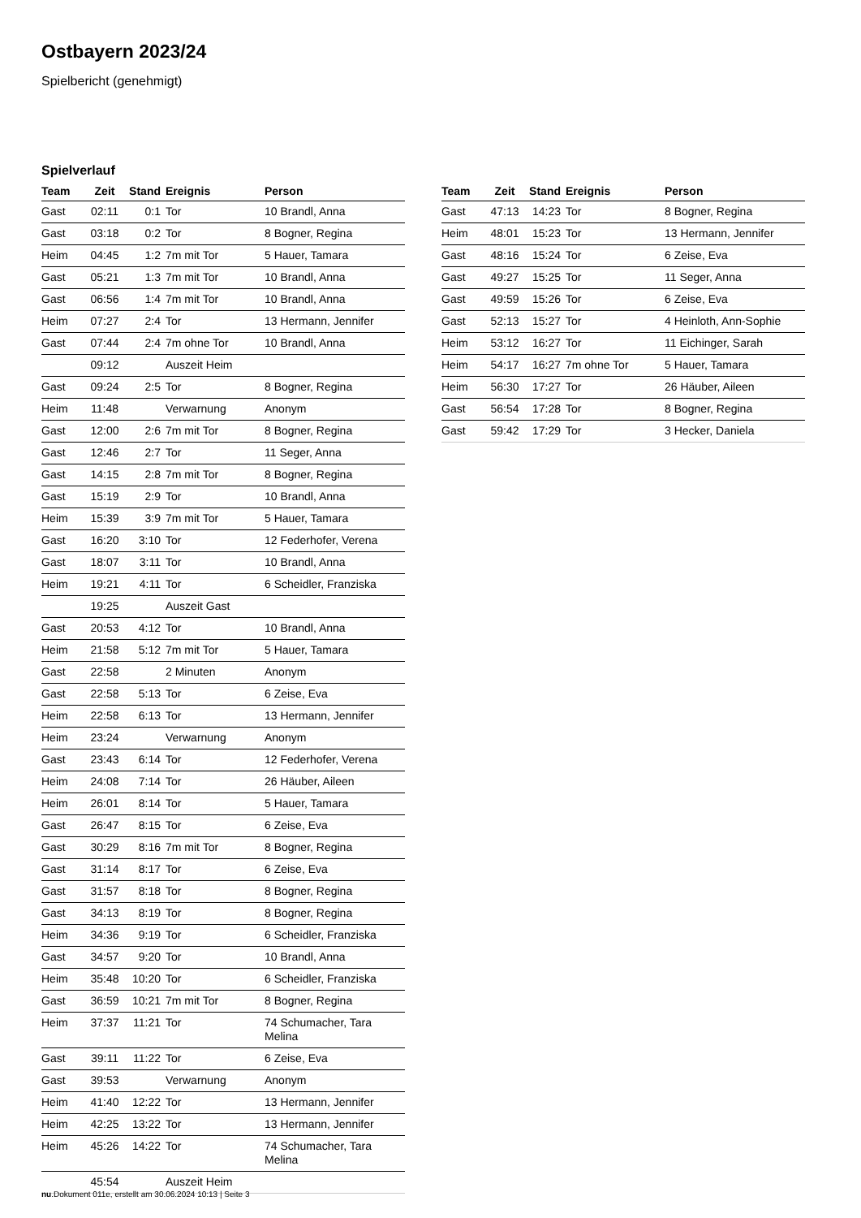Ostbayern 2023/24
Spielbericht (genehmigt)
Spielverlauf
| Team | Zeit | Stand | Ereignis | Person |
| --- | --- | --- | --- | --- |
| Gast | 02:11 | 0:1 | Tor | 10 Brandl, Anna |
| Gast | 03:18 | 0:2 | Tor | 8 Bogner, Regina |
| Heim | 04:45 | 1:2 | 7m mit Tor | 5 Hauer, Tamara |
| Gast | 05:21 | 1:3 | 7m mit Tor | 10 Brandl, Anna |
| Gast | 06:56 | 1:4 | 7m mit Tor | 10 Brandl, Anna |
| Heim | 07:27 | 2:4 | Tor | 13 Hermann, Jennifer |
| Gast | 07:44 | 2:4 | 7m ohne Tor | 10 Brandl, Anna |
| | 09:12 | | Auszeit Heim | |
| Gast | 09:24 | 2:5 | Tor | 8 Bogner, Regina |
| Heim | 11:48 | | Verwarnung | Anonym |
| Gast | 12:00 | 2:6 | 7m mit Tor | 8 Bogner, Regina |
| Gast | 12:46 | 2:7 | Tor | 11 Seger, Anna |
| Gast | 14:15 | 2:8 | 7m mit Tor | 8 Bogner, Regina |
| Gast | 15:19 | 2:9 | Tor | 10 Brandl, Anna |
| Heim | 15:39 | 3:9 | 7m mit Tor | 5 Hauer, Tamara |
| Gast | 16:20 | 3:10 | Tor | 12 Federhofer, Verena |
| Gast | 18:07 | 3:11 | Tor | 10 Brandl, Anna |
| Heim | 19:21 | 4:11 | Tor | 6 Scheidler, Franziska |
| | 19:25 | | Auszeit Gast | |
| Gast | 20:53 | 4:12 | Tor | 10 Brandl, Anna |
| Heim | 21:58 | 5:12 | 7m mit Tor | 5 Hauer, Tamara |
| Gast | 22:58 | | 2 Minuten | Anonym |
| Gast | 22:58 | 5:13 | Tor | 6 Zeise, Eva |
| Heim | 22:58 | 6:13 | Tor | 13 Hermann, Jennifer |
| Heim | 23:24 | | Verwarnung | Anonym |
| Gast | 23:43 | 6:14 | Tor | 12 Federhofer, Verena |
| Heim | 24:08 | 7:14 | Tor | 26 Häuber, Aileen |
| Heim | 26:01 | 8:14 | Tor | 5 Hauer, Tamara |
| Gast | 26:47 | 8:15 | Tor | 6 Zeise, Eva |
| Gast | 30:29 | 8:16 | 7m mit Tor | 8 Bogner, Regina |
| Gast | 31:14 | 8:17 | Tor | 6 Zeise, Eva |
| Gast | 31:57 | 8:18 | Tor | 8 Bogner, Regina |
| Gast | 34:13 | 8:19 | Tor | 8 Bogner, Regina |
| Heim | 34:36 | 9:19 | Tor | 6 Scheidler, Franziska |
| Gast | 34:57 | 9:20 | Tor | 10 Brandl, Anna |
| Heim | 35:48 | 10:20 | Tor | 6 Scheidler, Franziska |
| Gast | 36:59 | 10:21 | 7m mit Tor | 8 Bogner, Regina |
| Heim | 37:37 | 11:21 | Tor | 74 Schumacher, Tara Melina |
| Gast | 39:11 | 11:22 | Tor | 6 Zeise, Eva |
| Gast | 39:53 | | Verwarnung | Anonym |
| Heim | 41:40 | 12:22 | Tor | 13 Hermann, Jennifer |
| Heim | 42:25 | 13:22 | Tor | 13 Hermann, Jennifer |
| Heim | 45:26 | 14:22 | Tor | 74 Schumacher, Tara Melina |
| | 45:54 | | Auszeit Heim | |
| Team | Zeit | Stand | Ereignis | Person |
| --- | --- | --- | --- | --- |
| Gast | 47:13 | 14:23 | Tor | 8 Bogner, Regina |
| Heim | 48:01 | 15:23 | Tor | 13 Hermann, Jennifer |
| Gast | 48:16 | 15:24 | Tor | 6 Zeise, Eva |
| Gast | 49:27 | 15:25 | Tor | 11 Seger, Anna |
| Gast | 49:59 | 15:26 | Tor | 6 Zeise, Eva |
| Gast | 52:13 | 15:27 | Tor | 4 Heinloth, Ann-Sophie |
| Heim | 53:12 | 16:27 | Tor | 11 Eichinger, Sarah |
| Heim | 54:17 | 16:27 | 7m ohne Tor | 5 Hauer, Tamara |
| Heim | 56:30 | 17:27 | Tor | 26 Häuber, Aileen |
| Gast | 56:54 | 17:28 | Tor | 8 Bogner, Regina |
| Gast | 59:42 | 17:29 | Tor | 3 Hecker, Daniela |
nu.Dokument 011e, erstellt am 30.06.2024 10:13 | Seite 3